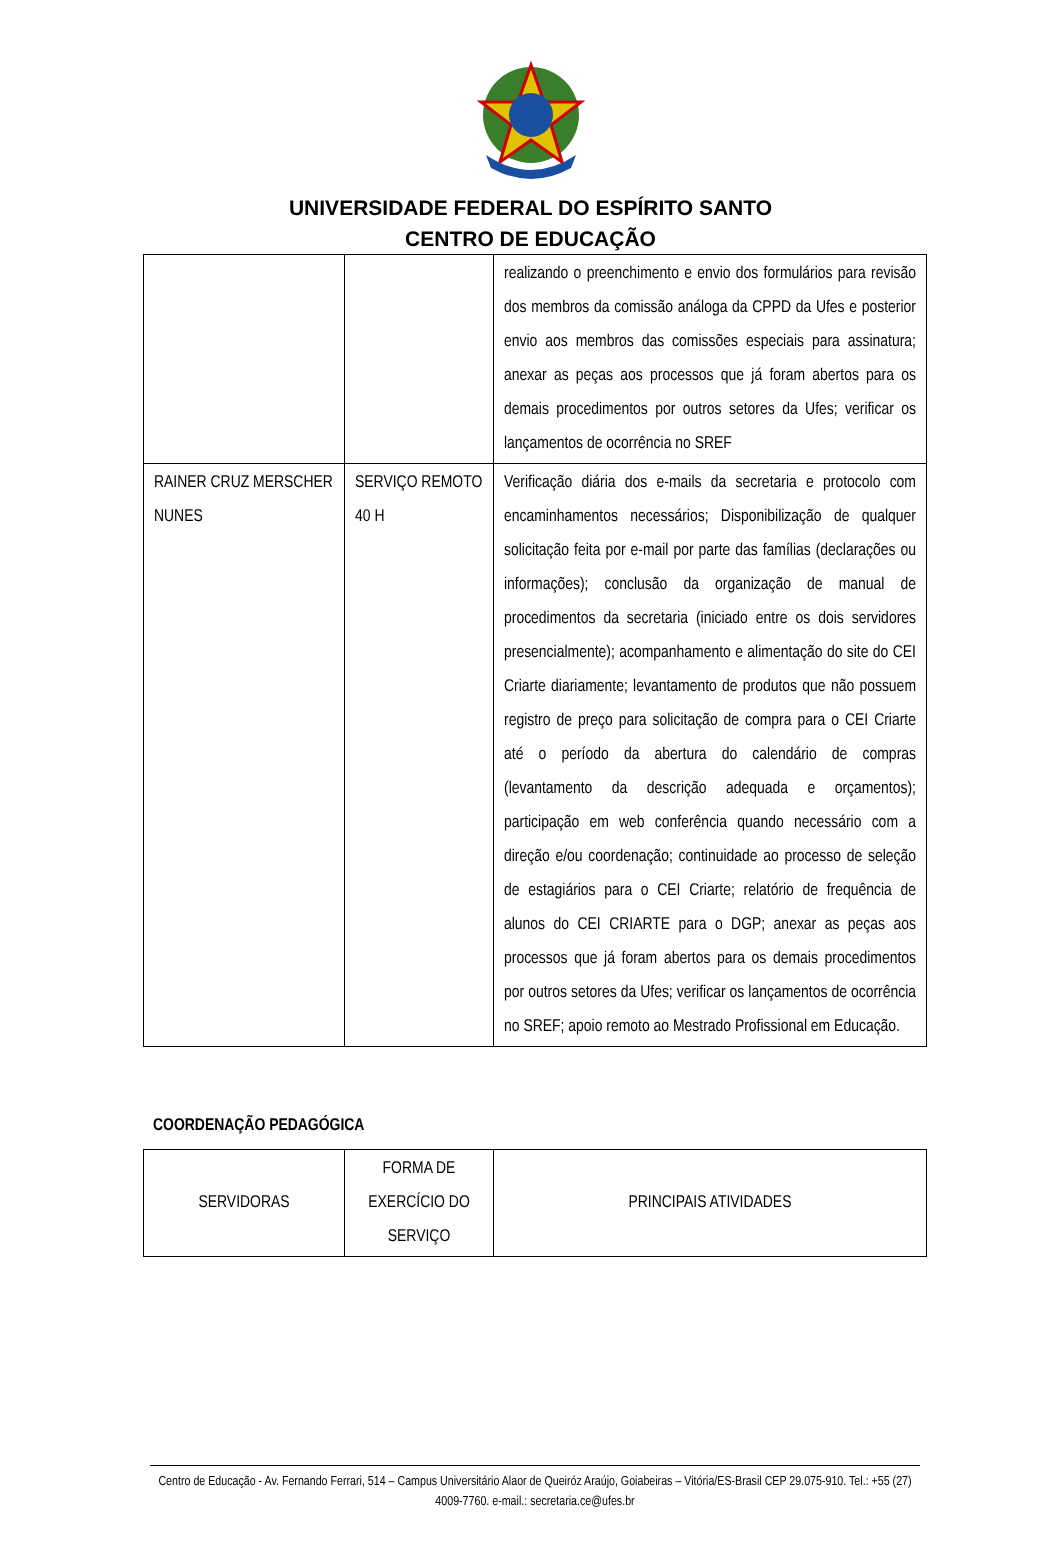UNIVERSIDADE FEDERAL DO ESPÍRITO SANTO
CENTRO DE EDUCAÇÃO
| | | realizando o preenchimento e envio dos formulários para revisão dos membros da comissão análoga da CPPD da Ufes e posterior envio aos membros das comissões especiais para assinatura; anexar as peças aos processos que já foram abertos para os demais procedimentos por outros setores da Ufes; verificar os lançamentos de ocorrência no SREF |
| RAINER CRUZ MERSCHER NUNES | SERVIÇO REMOTO 40 H | Verificação diária dos e-mails da secretaria e protocolo com encaminhamentos necessários; Disponibilização de qualquer solicitação feita por e-mail por parte das famílias (declarações ou informações); conclusão da organização de manual de procedimentos da secretaria (iniciado entre os dois servidores presencialmente); acompanhamento e alimentação do site do CEI Criarte diariamente; levantamento de produtos que não possuem registro de preço para solicitação de compra para o CEI Criarte até o período da abertura do calendário de compras (levantamento da descrição adequada e orçamentos); participação em web conferência quando necessário com a direção e/ou coordenação; continuidade ao processo de seleção de estagiários para o CEI Criarte; relatório de frequência de alunos do CEI CRIARTE para o DGP; anexar as peças aos processos que já foram abertos para os demais procedimentos por outros setores da Ufes; verificar os lançamentos de ocorrência no SREF; apoio remoto ao Mestrado Profissional em Educação. |
COORDENAÇÃO PEDAGÓGICA
| SERVIDORAS | FORMA DE EXERCÍCIO DO SERVIÇO | PRINCIPAIS ATIVIDADES |
Centro de Educação - Av. Fernando Ferrari, 514 – Campus Universitário Alaor de Queiróz Araújo, Goiabeiras – Vitória/ES-Brasil CEP 29.075-910. Tel.: +55 (27) 4009-7760. e-mail.: secretaria.ce@ufes.br